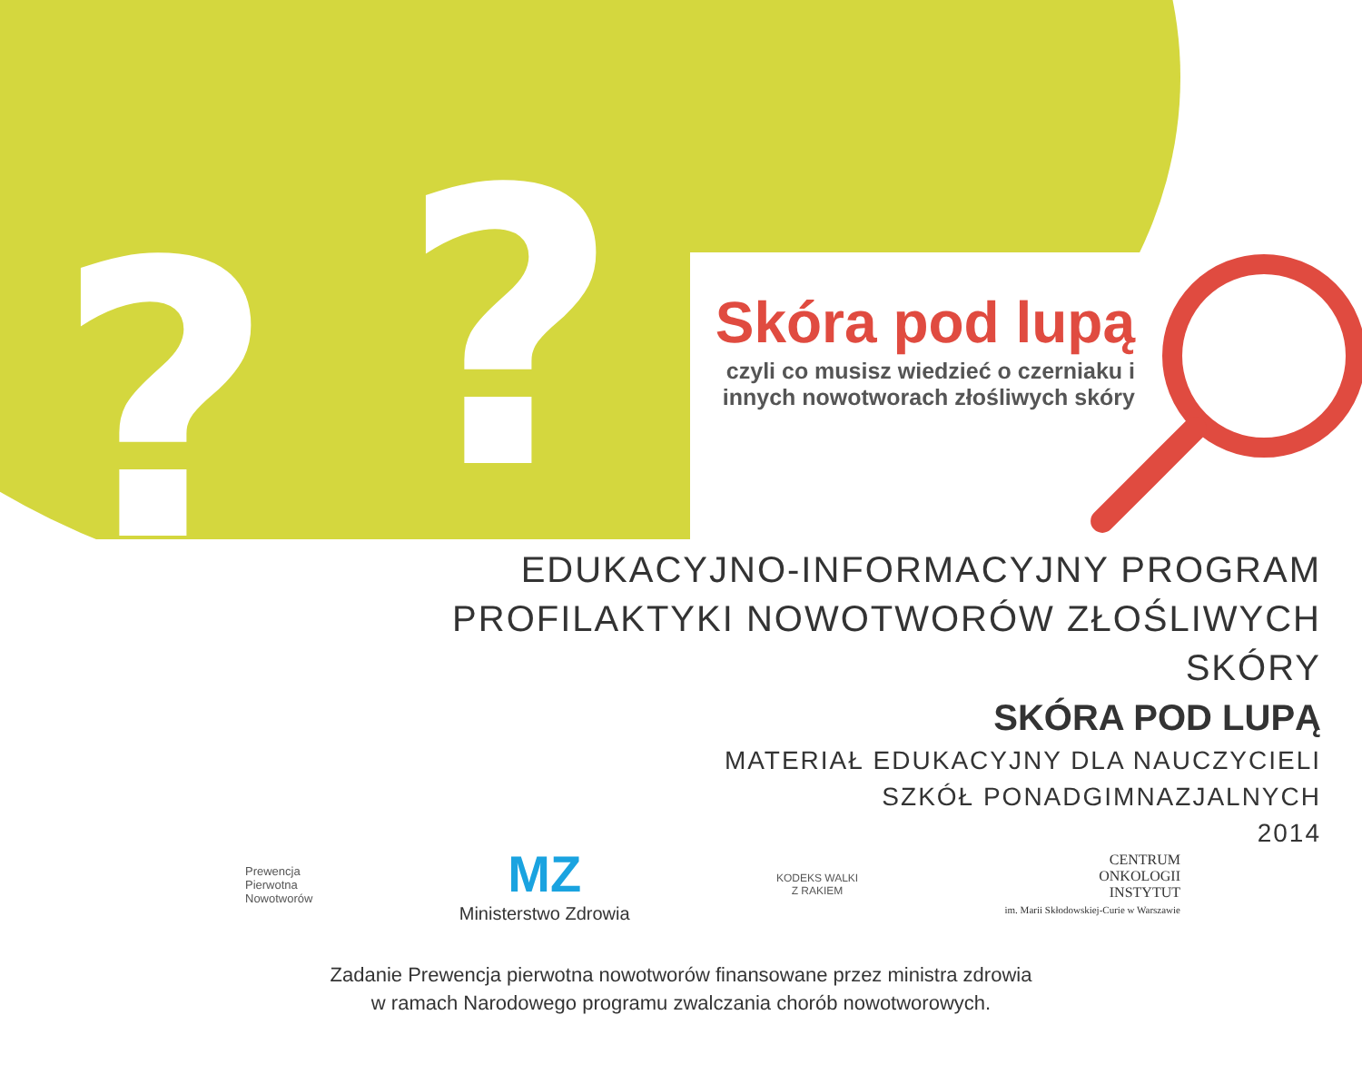? ?
Skóra pod lupą
czyli co musisz wiedzieć o czerniaku i innych nowotworach złośliwych skóry
EDUKACYJNO-INFORMACYJNY PROGRAM
PROFILAKTYKI NOWOTWORÓW ZŁOŚLIWYCH SKÓRY
SKÓRA POD LUPĄ
MATERIAŁ EDUKACYJNY DLA NAUCZYCIELI
SZKÓŁ PONADGIMNAZJALNYCH
2014
Prewencja
Pierwotna
Nowotworów
MZ
Ministerstwo Zdrowia
KODEKS WALKI
Z RAKIEM
CENTRUM
ONKOLOGII
INSTYTUT
im. Marii Skłodowskiej-Curie w Warszawie
Zadanie Prewencja pierwotna nowotworów finansowane przez ministra zdrowia
w ramach Narodowego programu zwalczania chorób nowotworowych.